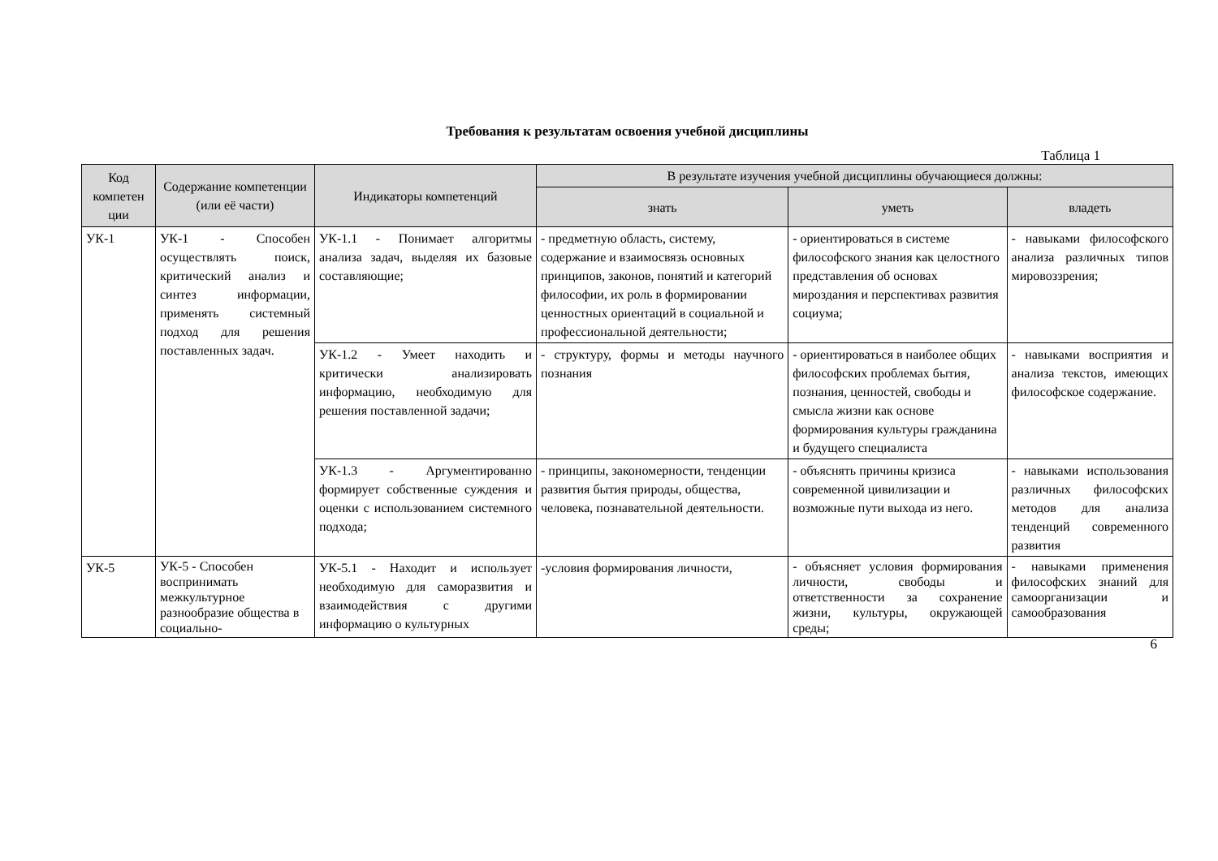Требования к результатам освоения учебной дисциплины
Таблица 1
| Код компетен ции | Содержание компетенции (или её части) | Индикаторы компетенций | В результате изучения учебной дисциплины обучающиеся должны: | | |
| --- | --- | --- | --- | --- | --- |
| | | | знать | уметь | владеть |
| УК-1 | УК-1 - Способен осуществлять поиск, критический анализ и синтез информации, применять системный подход для решения поставленных задач. | УК-1.1 - Понимает алгоритмы анализа задач, выделяя их базовые составляющие; | - предметную область, систему, содержание и взаимосвязь основных принципов, законов, понятий и категорий философии, их роль в формировании ценностных ориентаций в социальной и профессиональной деятельности; | - ориентироваться в системе философского знания как целостного представления об основах мироздания и перспективах развития социума; | - навыками философского анализа различных типов мировоззрения; |
| | | УК-1.2 - Умеет находить и критически анализировать информацию, необходимую для решения поставленной задачи; | - структуру, формы и методы научного познания | - ориентироваться в наиболее общих философских проблемах бытия, познания, ценностей, свободы и смысла жизни как основе формирования культуры гражданина и будущего специалиста | - навыками восприятия и анализа текстов, имеющих философское содержание. |
| | | УК-1.3 - Аргументированно формирует собственные суждения и оценки с использованием системного подхода; | - принципы, закономерности, тенденции развития бытия природы, общества, человека, познавательной деятельности. | - объяснять причины кризиса современной цивилизации и возможные пути выхода из него. | - навыками использования различных философских методов для анализа тенденций современного развития |
| УК-5 | УК-5 - Способен воспринимать межкультурное разнообразие общества в социально- | УК-5.1 - Находит и использует необходимую для саморазвития и взаимодействия с другими информацию о культурных | -условия формирования личности, | - объясняет условия формирования личности, свободы и ответственности за сохранение жизни, культуры, окружающей среды; | - навыками применения философских знаний для самоорганизации и самообразования |
6